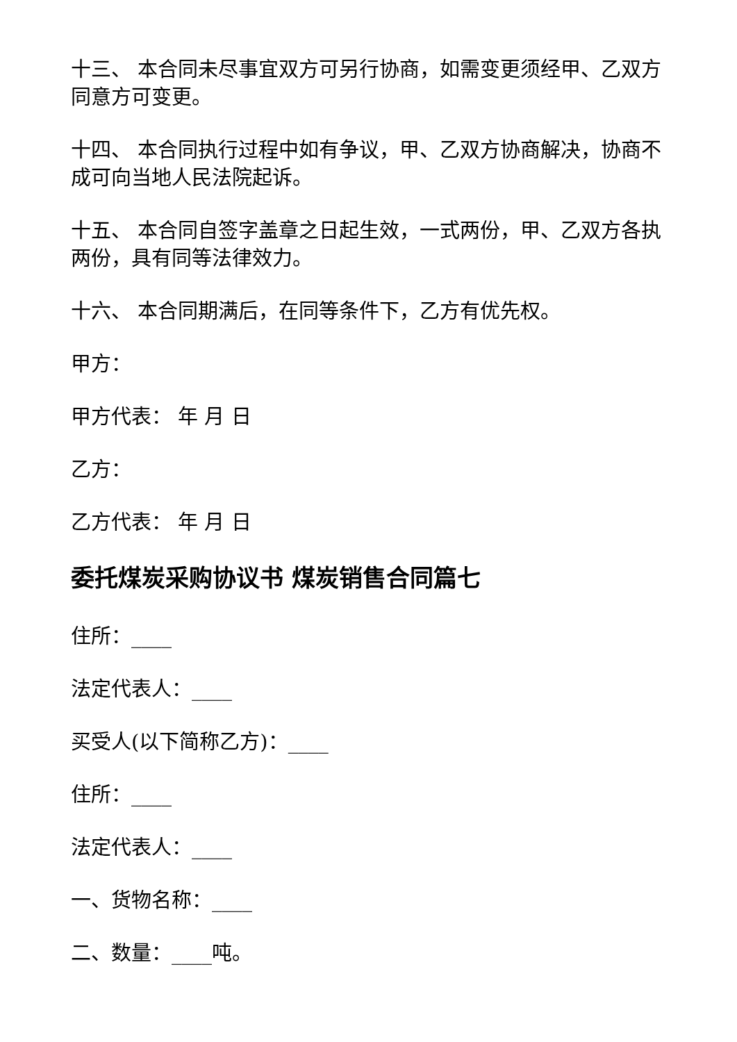十三、 本合同未尽事宜双方可另行协商，如需变更须经甲、乙双方同意方可变更。
十四、 本合同执行过程中如有争议，甲、乙双方协商解决，协商不成可向当地人民法院起诉。
十五、 本合同自签字盖章之日起生效，一式两份，甲、乙双方各执两份，具有同等法律效力。
十六、 本合同期满后，在同等条件下，乙方有优先权。
甲方：
甲方代表： 年 月 日
乙方：
乙方代表： 年 月 日
委托煤炭采购协议书 煤炭销售合同篇七
住所：____
法定代表人：____
买受人(以下简称乙方)：____
住所：____
法定代表人：____
一、货物名称：____
二、数量：____吨。